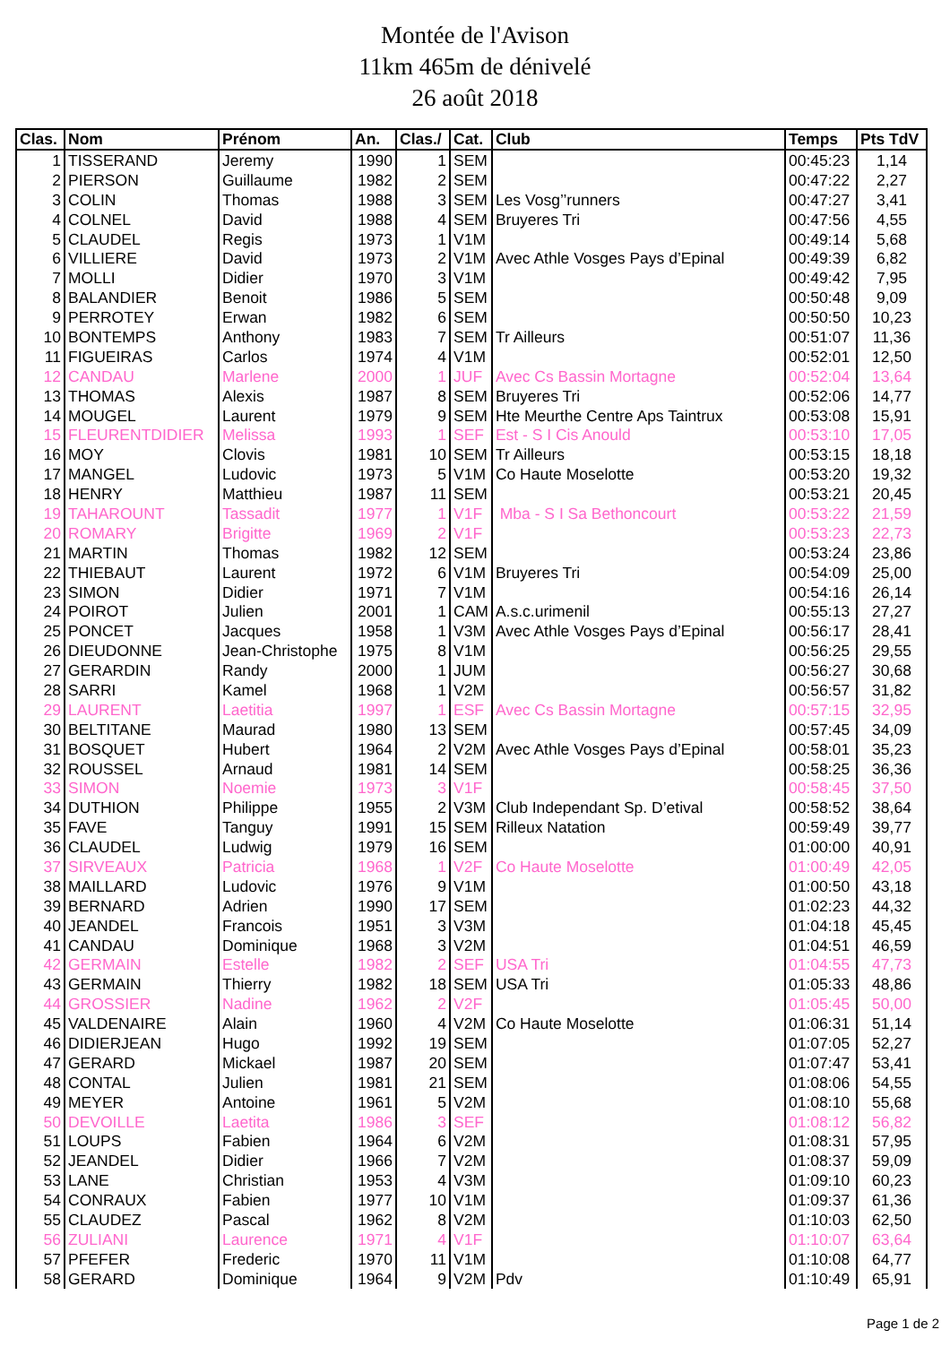Montée de l'Avison
11km 465m de dénivelé
26 août 2018
| Clas. | Nom | Prénom | An. | Clas./ | Cat. | Club | Temps | Pts TdV |
| --- | --- | --- | --- | --- | --- | --- | --- | --- |
| 1 | TISSERAND | Jeremy | 1990 | 1 | SEM | | 00:45:23 | 1,14 |
| 2 | PIERSON | Guillaume | 1982 | 2 | SEM | | 00:47:22 | 2,27 |
| 3 | COLIN | Thomas | 1988 | 3 | SEM | Les Vosg’’runners | 00:47:27 | 3,41 |
| 4 | COLNEL | David | 1988 | 4 | SEM | Bruyeres Tri | 00:47:56 | 4,55 |
| 5 | CLAUDEL | Regis | 1973 | 1 | V1M | | 00:49:14 | 5,68 |
| 6 | VILLIERE | David | 1973 | 2 | V1M | Avec Athle Vosges Pays d’Epinal | 00:49:39 | 6,82 |
| 7 | MOLLI | Didier | 1970 | 3 | V1M | | 00:49:42 | 7,95 |
| 8 | BALANDIER | Benoit | 1986 | 5 | SEM | | 00:50:48 | 9,09 |
| 9 | PERROTEY | Erwan | 1982 | 6 | SEM | | 00:50:50 | 10,23 |
| 10 | BONTEMPS | Anthony | 1983 | 7 | SEM | Tr Ailleurs | 00:51:07 | 11,36 |
| 11 | FIGUEIRAS | Carlos | 1974 | 4 | V1M | | 00:52:01 | 12,50 |
| 12 | CANDAU | Marlene | 2000 | 1 | JUF | Avec Cs Bassin Mortagne | 00:52:04 | 13,64 |
| 13 | THOMAS | Alexis | 1987 | 8 | SEM | Bruyeres Tri | 00:52:06 | 14,77 |
| 14 | MOUGEL | Laurent | 1979 | 9 | SEM | Hte Meurthe Centre Aps Taintrux | 00:53:08 | 15,91 |
| 15 | FLEURENTDIDIER | Melissa | 1993 | 1 | SEF | Est - S I Cis Anould | 00:53:10 | 17,05 |
| 16 | MOY | Clovis | 1981 | 10 | SEM | Tr Ailleurs | 00:53:15 | 18,18 |
| 17 | MANGEL | Ludovic | 1973 | 5 | V1M | Co Haute Moselotte | 00:53:20 | 19,32 |
| 18 | HENRY | Matthieu | 1987 | 11 | SEM | | 00:53:21 | 20,45 |
| 19 | TAHAROUNT | Tassadit | 1977 | 1 | V1F | Mba - S I Sa Bethoncourt | 00:53:22 | 21,59 |
| 20 | ROMARY | Brigitte | 1969 | 2 | V1F | | 00:53:23 | 22,73 |
| 21 | MARTIN | Thomas | 1982 | 12 | SEM | | 00:53:24 | 23,86 |
| 22 | THIEBAUT | Laurent | 1972 | 6 | V1M | Bruyeres Tri | 00:54:09 | 25,00 |
| 23 | SIMON | Didier | 1971 | 7 | V1M | | 00:54:16 | 26,14 |
| 24 | POIROT | Julien | 2001 | 1 | CAM | A.s.c.urimenil | 00:55:13 | 27,27 |
| 25 | PONCET | Jacques | 1958 | 1 | V3M | Avec Athle Vosges Pays d’Epinal | 00:56:17 | 28,41 |
| 26 | DIEUDONNE | Jean-Christophe | 1975 | 8 | V1M | | 00:56:25 | 29,55 |
| 27 | GERARDIN | Randy | 2000 | 1 | JUM | | 00:56:27 | 30,68 |
| 28 | SARRI | Kamel | 1968 | 1 | V2M | | 00:56:57 | 31,82 |
| 29 | LAURENT | Laetitia | 1997 | 1 | ESF | Avec Cs Bassin Mortagne | 00:57:15 | 32,95 |
| 30 | BELTITANE | Maurad | 1980 | 13 | SEM | | 00:57:45 | 34,09 |
| 31 | BOSQUET | Hubert | 1964 | 2 | V2M | Avec Athle Vosges Pays d’Epinal | 00:58:01 | 35,23 |
| 32 | ROUSSEL | Arnaud | 1981 | 14 | SEM | | 00:58:25 | 36,36 |
| 33 | SIMON | Noemie | 1973 | 3 | V1F | | 00:58:45 | 37,50 |
| 34 | DUTHION | Philippe | 1955 | 2 | V3M | Club Independant Sp. D’etival | 00:58:52 | 38,64 |
| 35 | FAVE | Tanguy | 1991 | 15 | SEM | Rilleux Natation | 00:59:49 | 39,77 |
| 36 | CLAUDEL | Ludwig | 1979 | 16 | SEM | | 01:00:00 | 40,91 |
| 37 | SIRVEAUX | Patricia | 1968 | 1 | V2F | Co Haute Moselotte | 01:00:49 | 42,05 |
| 38 | MAILLARD | Ludovic | 1976 | 9 | V1M | | 01:00:50 | 43,18 |
| 39 | BERNARD | Adrien | 1990 | 17 | SEM | | 01:02:23 | 44,32 |
| 40 | JEANDEL | Francois | 1951 | 3 | V3M | | 01:04:18 | 45,45 |
| 41 | CANDAU | Dominique | 1968 | 3 | V2M | | 01:04:51 | 46,59 |
| 42 | GERMAIN | Estelle | 1982 | 2 | SEF | USA Tri | 01:04:55 | 47,73 |
| 43 | GERMAIN | Thierry | 1982 | 18 | SEM | USA Tri | 01:05:33 | 48,86 |
| 44 | GROSSIER | Nadine | 1962 | 2 | V2F | | 01:05:45 | 50,00 |
| 45 | VALDENAIRE | Alain | 1960 | 4 | V2M | Co Haute Moselotte | 01:06:31 | 51,14 |
| 46 | DIDIERJEAN | Hugo | 1992 | 19 | SEM | | 01:07:05 | 52,27 |
| 47 | GERARD | Mickael | 1987 | 20 | SEM | | 01:07:47 | 53,41 |
| 48 | CONTAL | Julien | 1981 | 21 | SEM | | 01:08:06 | 54,55 |
| 49 | MEYER | Antoine | 1961 | 5 | V2M | | 01:08:10 | 55,68 |
| 50 | DEVOILLE | Laetita | 1986 | 3 | SEF | | 01:08:12 | 56,82 |
| 51 | LOUPS | Fabien | 1964 | 6 | V2M | | 01:08:31 | 57,95 |
| 52 | JEANDEL | Didier | 1966 | 7 | V2M | | 01:08:37 | 59,09 |
| 53 | LANE | Christian | 1953 | 4 | V3M | | 01:09:10 | 60,23 |
| 54 | CONRAUX | Fabien | 1977 | 10 | V1M | | 01:09:37 | 61,36 |
| 55 | CLAUDEZ | Pascal | 1962 | 8 | V2M | | 01:10:03 | 62,50 |
| 56 | ZULIANI | Laurence | 1971 | 4 | V1F | | 01:10:07 | 63,64 |
| 57 | PFEFER | Frederic | 1970 | 11 | V1M | | 01:10:08 | 64,77 |
| 58 | GERARD | Dominique | 1964 | 9 | V2M | Pdv | 01:10:49 | 65,91 |
Page 1 de 2